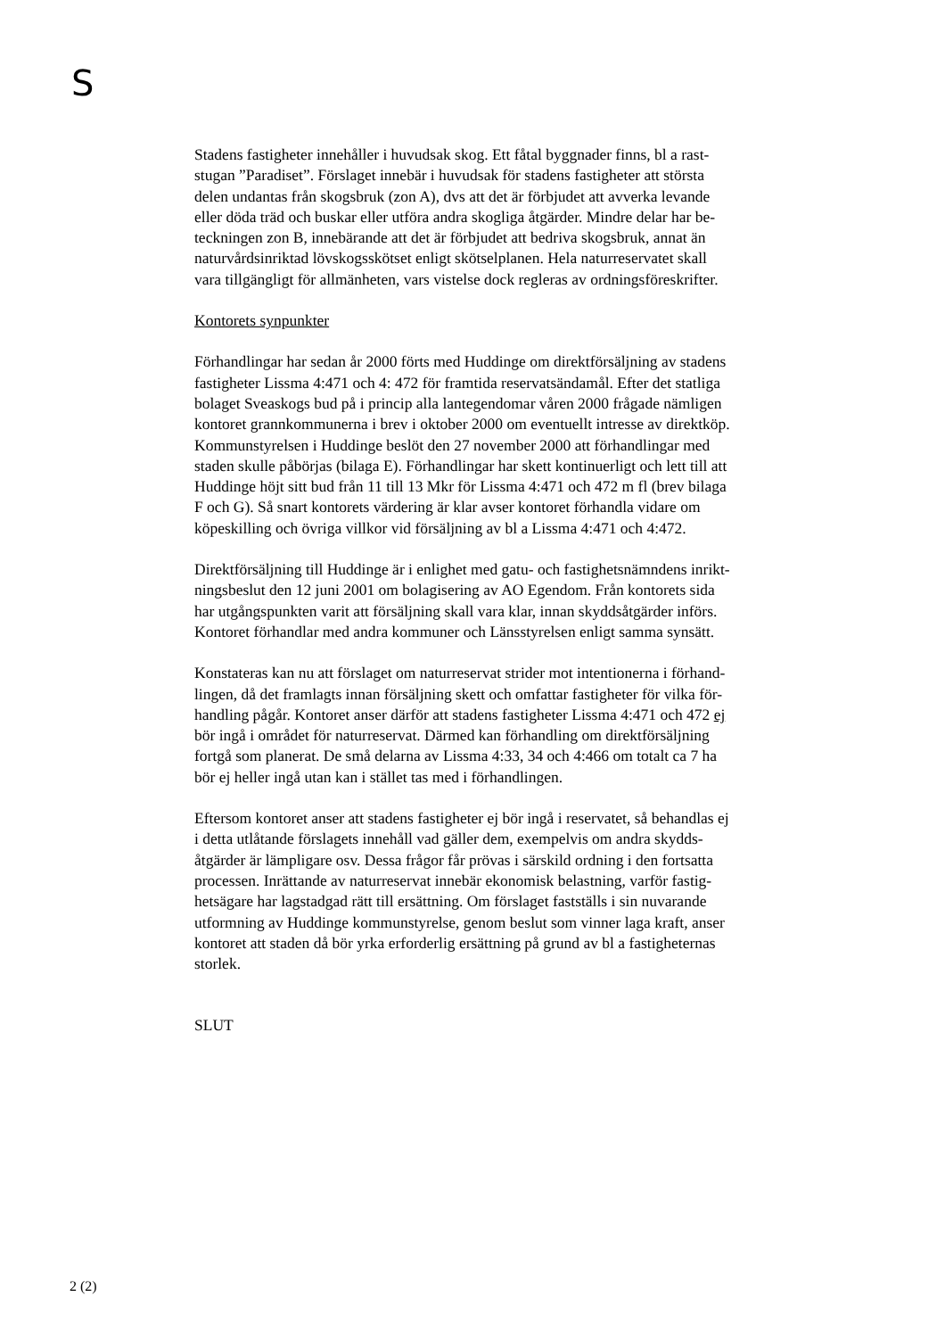S
Stadens fastigheter innehåller i huvudsak skog. Ett fåtal byggnader finns, bl a rast-
stugan ”Paradiset”. Förslaget innebär i huvudsak för stadens fastigheter att största
delen undantas från skogsbruk (zon A), dvs att det är förbjudet att avverka levande
eller döda träd och buskar eller utföra andra skogliga åtgärder. Mindre delar har be-
teckningen zon B, innebärande att det är förbjudet att bedriva skogsbruk, annat än
naturvårdsinriktad lövskogsskötset enligt skötselplanen. Hela naturreservatet skall
vara tillgängligt för allmänheten, vars vistelse dock regleras av ordningsföreskrifter.
Kontorets synpunkter
Förhandlingar har sedan år 2000 förts med Huddinge om direktförsäljning av stadens
fastigheter Lissma 4:471 och 4: 472 för framtida reservatsändamål. Efter det statliga
bolaget Sveaskogs bud på i princip alla lantegendomar våren 2000 frågade nämligen
kontoret grannkommunerna i brev i oktober 2000 om eventuellt intresse av direktköp.
Kommunstyrelsen i Huddinge beslöt den 27 november 2000 att förhandlingar med
staden skulle påbörjas (bilaga E). Förhandlingar har skett kontinuerligt och lett till att
Huddinge höjt sitt bud från 11 till 13 Mkr för Lissma 4:471 och 472 m fl (brev bilaga
F och G). Så snart kontorets värdering är klar avser kontoret förhandla vidare om
köpeskilling och övriga villkor vid försäljning av bl a Lissma 4:471 och 4:472.
Direktförsäljning till Huddinge är i enlighet med gatu- och fastighetsnämndens inrikt-
ningsbeslut den 12 juni 2001 om bolagisering av AO Egendom. Från kontorets sida
har utgångspunkten varit att försäljning skall vara klar, innan skyddsåtgärder införs.
Kontoret förhandlar med andra kommuner och Länsstyrelsen enligt samma synsätt.
Konstateras kan nu att förslaget om naturreservat strider mot intentionerna i förhand-
lingen, då det framlagts innan försäljning skett och omfattar fastigheter för vilka för-
handling pågår. Kontoret anser därför att stadens fastigheter Lissma 4:471 och 472 ej
bör ingå i området för naturreservat. Därmed kan förhandling om direktförsäljning
fortgå som planerat. De små delarna av Lissma 4:33, 34 och 4:466 om totalt ca 7 ha
bör ej heller ingå utan kan i stället tas med i förhandlingen.
Eftersom kontoret anser att stadens fastigheter ej bör ingå i reservatet, så behandlas ej
i detta utlåtande förslagets innehåll vad gäller dem, exempelvis om andra skydds-
åtgärder är lämpligare osv. Dessa frågor får prövas i särskild ordning i den fortsatta
processen. Inrättande av naturreservat innebär ekonomisk belastning, varför fastig-
hetsägare har lagstadgad rätt till ersättning. Om förslaget fastställs i sin nuvarande
utformning av Huddinge kommunstyrelse, genom beslut som vinner laga kraft, anser
kontoret att staden då bör yrka erforderlig ersättning på grund av bl a fastigheternas
storlek.
SLUT
2 (2)